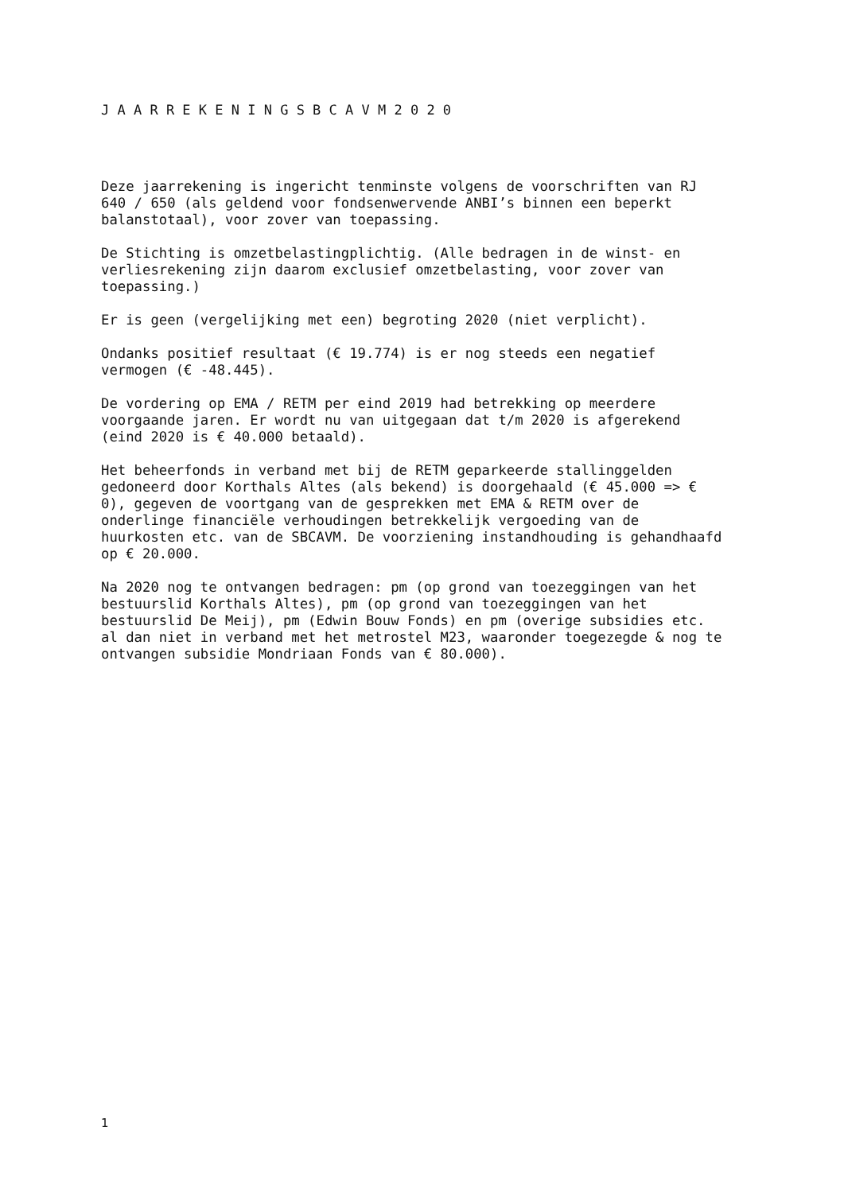J A A R R E K E N I N G S B C A V M 2 0 2 0
Deze jaarrekening is ingericht tenminste volgens de voorschriften van RJ 640 / 650 (als geldend voor fondsenwervende ANBI’s binnen een beperkt balanstotaal), voor zover van toepassing.
De Stichting is omzetbelastingplichtig. (Alle bedragen in de winst- en verliesrekening zijn daarom exclusief omzetbelasting, voor zover van toepassing.)
Er is geen (vergelijking met een) begroting 2020 (niet verplicht).
Ondanks positief resultaat (€ 19.774) is er nog steeds een negatief vermogen (€ -48.445).
De vordering op EMA / RETM per eind 2019 had betrekking op meerdere voorgaande jaren. Er wordt nu van uitgegaan dat t/m 2020 is afgerekend (eind 2020 is € 40.000 betaald).
Het beheerfonds in verband met bij de RETM geparkeerde stallinggelden gedoneerd door Korthals Altes (als bekend) is doorgehaald (€ 45.000 => € 0), gegeven de voortgang van de gesprekken met EMA & RETM over de onderlinge financiële verhoudingen betrekkelijk vergoeding van de huurkosten etc. van de SBCAVM. De voorziening instandhouding is gehandhaafd op € 20.000.
Na 2020 nog te ontvangen bedragen: pm (op grond van toezeggingen van het bestuurslid Korthals Altes), pm (op grond van toezeggingen van het bestuurslid De Meij), pm (Edwin Bouw Fonds) en pm (overige subsidies etc. al dan niet in verband met het metrostel M23, waaronder toegezegde & nog te ontvangen subsidie Mondriaan Fonds van € 80.000).
1